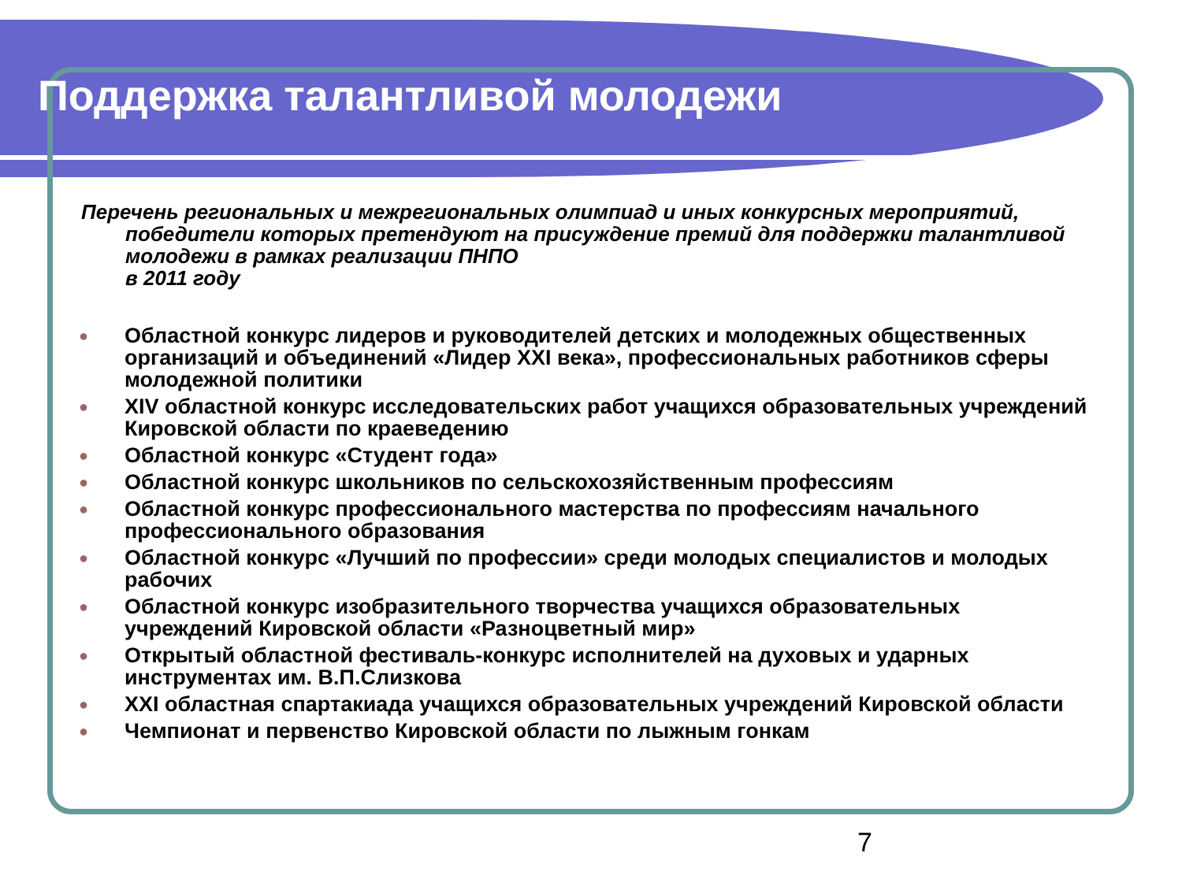Поддержка талантливой молодежи
Перечень региональных и межрегиональных олимпиад и иных конкурсных мероприятий, победители которых претендуют на присуждение премий для поддержки талантливой молодежи в рамках реализации ПНПО
в 2011 году
● Областной конкурс лидеров и руководителей детских и молодежных общественных организаций и объединений «Лидер XXI века», профессиональных работников сферы молодежной политики
● XIV областной конкурс исследовательских работ учащихся образовательных учреждений Кировской области по краеведению
● Областной конкурс «Студент года»
● Областной конкурс школьников по сельскохозяйственным профессиям
● Областной конкурс профессионального мастерства по профессиям начального профессионального образования
● Областной конкурс «Лучший по профессии» среди молодых специалистов и молодых рабочих
● Областной конкурс изобразительного творчества учащихся образовательных учреждений Кировской области «Разноцветный мир»
● Открытый областной фестиваль-конкурс исполнителей на духовых и ударных инструментах им. В.П.Слизкова
● XXI областная спартакиада учащихся образовательных учреждений Кировской области
● Чемпионат и первенство Кировской области по лыжным гонкам
7